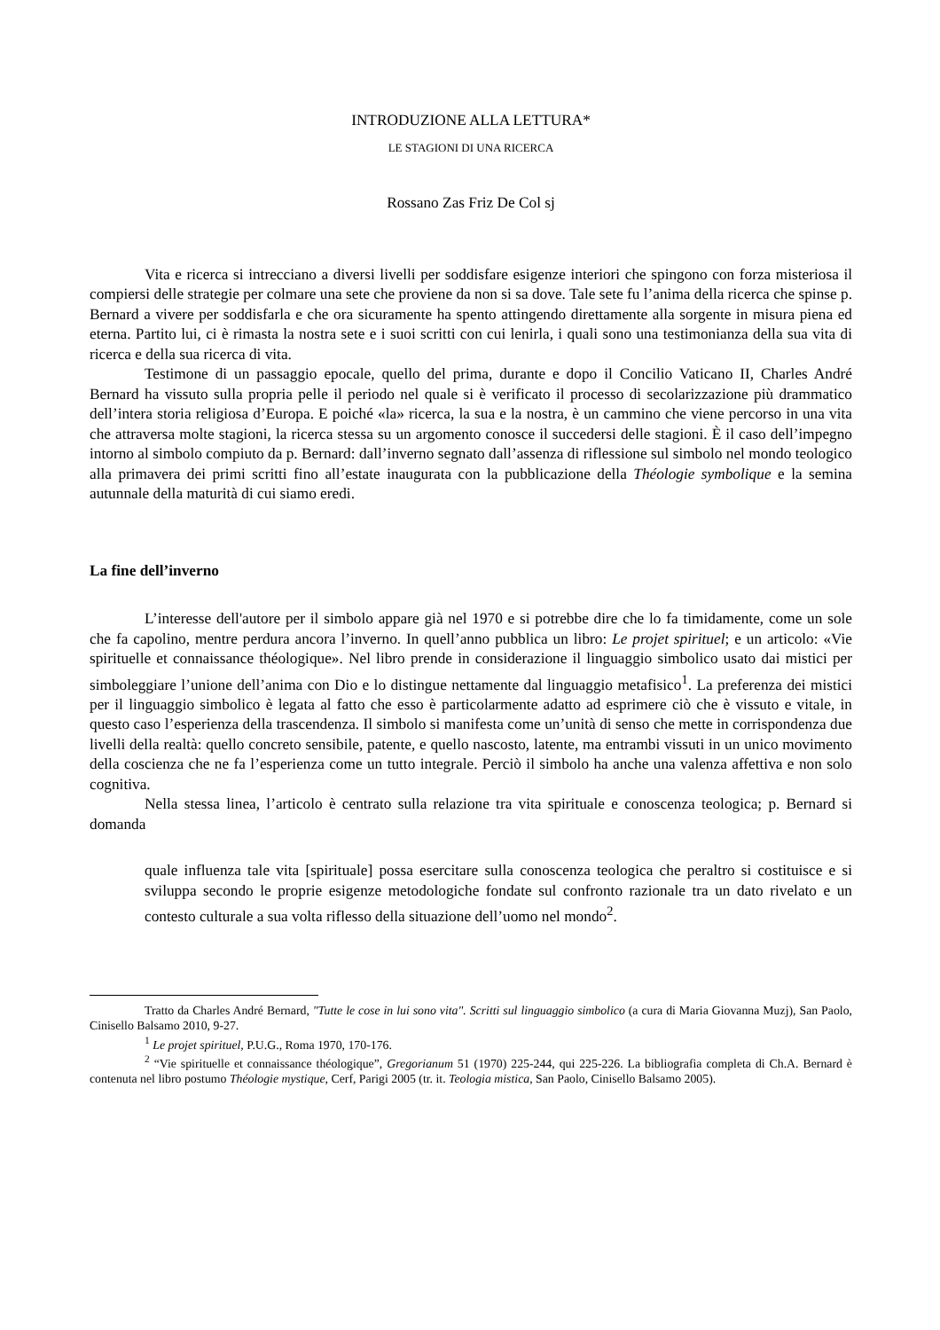INTRODUZIONE ALLA LETTURA*
LE STAGIONI DI UNA RICERCA
Rossano Zas Friz De Col sj
Vita e ricerca si intrecciano a diversi livelli per soddisfare esigenze interiori che spingono con forza misteriosa il compiersi delle strategie per colmare una sete che proviene da non si sa dove. Tale sete fu l’anima della ricerca che spinse p. Bernard a vivere per soddisfarla e che ora sicuramente ha spento attingendo direttamente alla sorgente in misura piena ed eterna. Partito lui, ci è rimasta la nostra sete e i suoi scritti con cui lenirla, i quali sono una testimonianza della sua vita di ricerca e della sua ricerca di vita.
Testimone di un passaggio epocale, quello del prima, durante e dopo il Concilio Vaticano II, Charles André Bernard ha vissuto sulla propria pelle il periodo nel quale si è verificato il processo di secolarizzazione più drammatico dell’intera storia religiosa d’Europa. E poiché «la» ricerca, la sua e la nostra, è un cammino che viene percorso in una vita che attraversa molte stagioni, la ricerca stessa su un argomento conosce il succedersi delle stagioni. È il caso dell’impegno intorno al simbolo compiuto da p. Bernard: dall’inverno segnato dall’assenza di riflessione sul simbolo nel mondo teologico alla primavera dei primi scritti fino all’estate inaugurata con la pubblicazione della Théologie symbolique e la semina autunnale della maturità di cui siamo eredi.
La fine dell’inverno
L’interesse dell'autore per il simbolo appare già nel 1970 e si potrebbe dire che lo fa timidamente, come un sole che fa capolino, mentre perdura ancora l’inverno. In quell’anno pubblica un libro: Le projet spirituel; e un articolo: «Vie spirituelle et connaissance théologique». Nel libro prende in considerazione il linguaggio simbolico usato dai mistici per simboleggiare l’unione dell’anima con Dio e lo distingue nettamente dal linguaggio metafisico<sup>1</sup>. La preferenza dei mistici per il linguaggio simbolico è legata al fatto che esso è particolarmente adatto ad esprimere ciò che è vissuto e vitale, in questo caso l’esperienza della trascendenza. Il simbolo si manifesta come un’unità di senso che mette in corrispondenza due livelli della realtà: quello concreto sensibile, patente, e quello nascosto, latente, ma entrambi vissuti in un unico movimento della coscienza che ne fa l’esperienza come un tutto integrale. Perciò il simbolo ha anche una valenza affettiva e non solo cognitiva.
Nella stessa linea, l’articolo è centrato sulla relazione tra vita spirituale e conoscenza teologica; p. Bernard si domanda
quale influenza tale vita [spirituale] possa esercitare sulla conoscenza teologica che peraltro si costituisce e si sviluppa secondo le proprie esigenze metodologiche fondate sul confronto razionale tra un dato rivelato e un contesto culturale a sua volta riflesso della situazione dell’uomo nel mondo<sup>2</sup>.
Tratto da Charles André Bernard, "Tutte le cose in lui sono vita". Scritti sul linguaggio simbolico (a cura di Maria Giovanna Muzj), San Paolo, Cinisello Balsamo 2010, 9-27.
<sup>1</sup> Le projet spirituel, P.U.G., Roma 1970, 170-176.
<sup>2</sup> “Vie spirituelle et connaissance théologique”, Gregorianum 51 (1970) 225-244, qui 225-226. La bibliografia completa di Ch.A. Bernard è contenuta nel libro postumo Théologie mystique, Cerf, Parigi 2005 (tr. it. Teologia mistica, San Paolo, Cinisello Balsamo 2005).